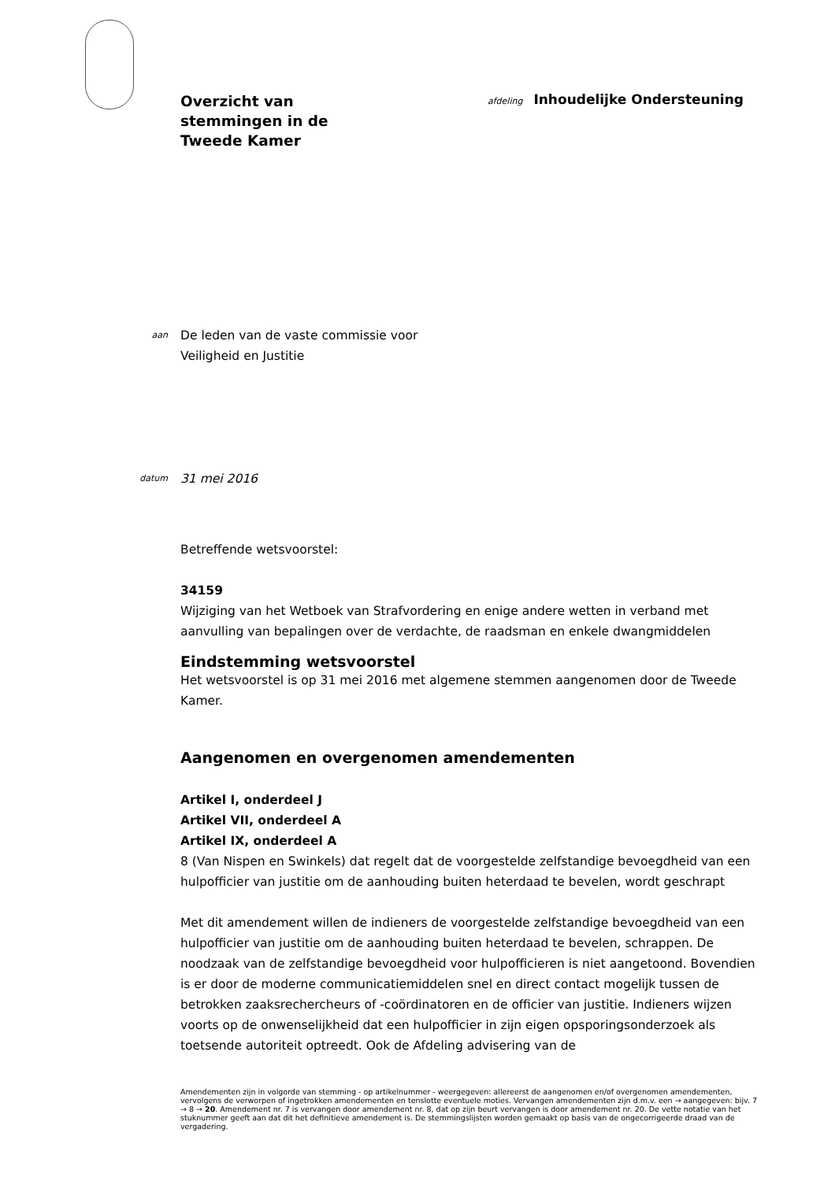Overzicht van
stemmingen in de
Tweede Kamer
afdeling Inhoudelijke Ondersteuning
aan
De leden van de vaste commissie voor
Veiligheid en Justitie
datum
31 mei 2016
Betreffende wetsvoorstel:
34159
Wijziging van het Wetboek van Strafvordering en enige andere wetten in verband met aanvulling van bepalingen over de verdachte, de raadsman en enkele dwangmiddelen
Eindstemming wetsvoorstel
Het wetsvoorstel is op 31 mei 2016 met algemene stemmen aangenomen door de Tweede Kamer.
Aangenomen en overgenomen amendementen
Artikel I, onderdeel J
Artikel VII, onderdeel A
Artikel IX, onderdeel A
8 (Van Nispen en Swinkels) dat regelt dat de voorgestelde zelfstandige bevoegdheid van een hulpofficier van justitie om de aanhouding buiten heterdaad te bevelen, wordt geschrapt
Met dit amendement willen de indieners de voorgestelde zelfstandige bevoegdheid van een hulpofficier van justitie om de aanhouding buiten heterdaad te bevelen, schrappen. De noodzaak van de zelfstandige bevoegdheid voor hulpofficieren is niet aangetoond. Bovendien is er door de moderne communicatiemiddelen snel en direct contact mogelijk tussen de betrokken zaaksrechercheurs of -coördinatoren en de officier van justitie. Indieners wijzen voorts op de onwenselijkheid dat een hulpofficier in zijn eigen opsporingsonderzoek als toetsende autoriteit optreedt. Ook de Afdeling advisering van de
Amendementen zijn in volgorde van stemming - op artikelnummer - weergegeven: allereerst de aangenomen en/of overgenomen amendementen, vervolgens de verworpen of ingetrokken amendementen en tenslotte eventuele moties. Vervangen amendementen zijn d.m.v. een → aangegeven: bijv. 7 → 8 → 20. Amendement nr. 7 is vervangen door amendement nr. 8, dat op zijn beurt vervangen is door amendement nr. 20. De vette notatie van het stuknummer geeft aan dat dit het definitieve amendement is. De stemmingslijsten worden gemaakt op basis van de ongecorrigeerde draad van de vergadering.